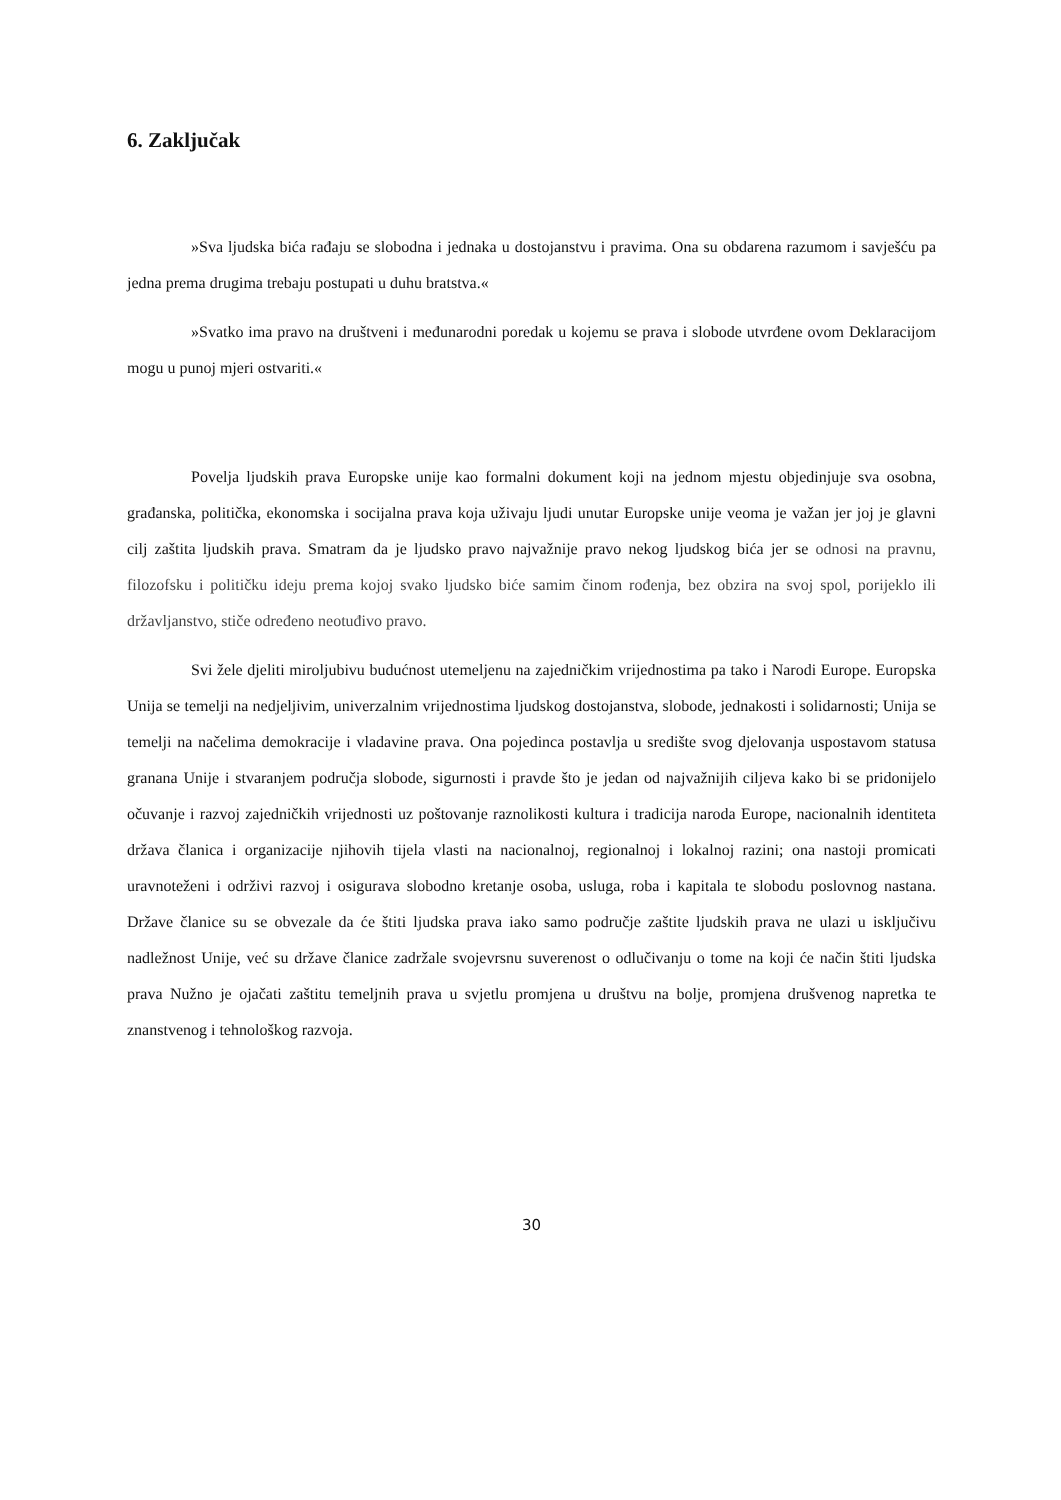6. Zaključak
»Sva ljudska bića rađaju se slobodna i jednaka u dostojanstvu i pravima. Ona su obdarena razumom i savješću pa jedna prema drugima trebaju postupati u duhu bratstva.«
»Svatko ima pravo na društveni i međunarodni poredak u kojemu se prava i slobode utvrđene ovom Deklaracijom mogu u punoj mjeri ostvariti.«
Povelja ljudskih prava Europske unije kao formalni dokument koji na jednom mjestu objedinjuje sva osobna, građanska, politička, ekonomska i socijalna prava koja uživaju ljudi unutar Europske unije veoma je važan jer joj je glavni cilj zaštita ljudskih prava. Smatram da je ljudsko pravo najvažnije pravo nekog ljudskog bića jer se odnosi na pravnu, filozofsku i političku ideju prema kojoj svako ljudsko biće samim činom rođenja, bez obzira na svoj spol, porijeklo ili državljanstvo, stiče određeno neotuđivo pravo.
Svi žele djeliti miroljubivu budućnost utemeljenu na zajedničkim vrijednostima pa tako i Narodi Europe. Europska Unija se temelji na nedjeljivim, univerzalnim vrijednostima ljudskog dostojanstva, slobode, jednakosti i solidarnosti; Unija se temelji na načelima demokracije i vladavine prava. Ona pojedinca postavlja u središte svog djelovanja uspostavom statusa granana Unije i stvaranjem područja slobode, sigurnosti i pravde što je jedan od najvažnijih ciljeva kako bi se pridonijelo očuvanje i razvoj zajedničkih vrijednosti uz poštovanje raznolikosti kultura i tradicija naroda Europe, nacionalnih identiteta država članica i organizacije njihovih tijela vlasti na nacionalnoj, regionalnoj i lokalnoj razini; ona nastoji promicati uravnoteženi i održivi razvoj i osigurava slobodno kretanje osoba, usluga, roba i kapitala te slobodu poslovnog nastana. Države članice su se obvezale da će štiti ljudska prava iako samo područje zaštite ljudskih prava ne ulazi u isključivu nadležnost Unije, već su države članice zadržale svojevrsnu suverenost o odlučivanju o tome na koji će način štiti ljudska prava Nužno je ojačati zaštitu temeljnih prava u svjetlu promjena u društvu na bolje, promjena drušvenog napretka te znanstvenog i tehnološkog razvoja.
30